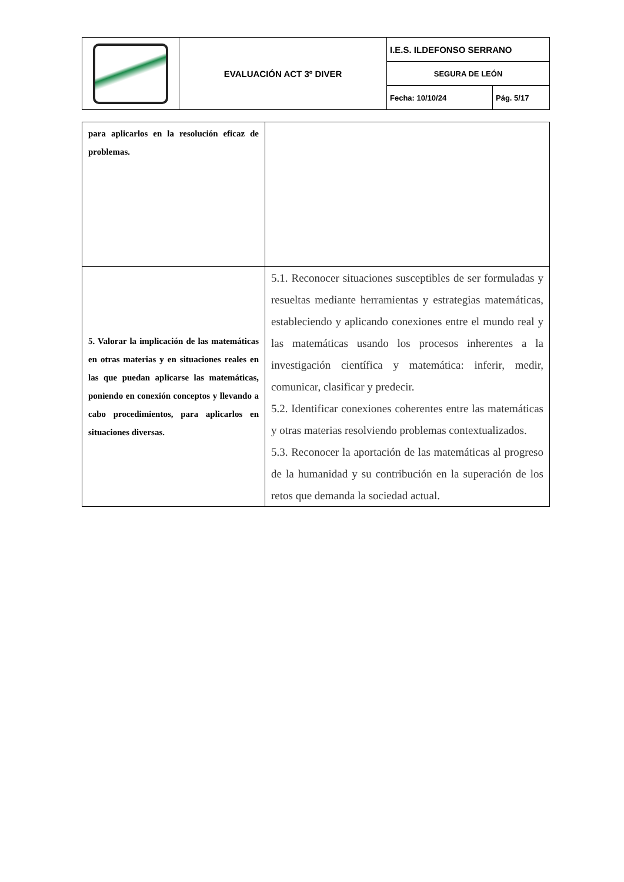| | EVALUACIÓN ACT 3º DIVER | I.E.S. ILDEFONSO SERRANO | |
| | | SEGURA DE LEÓN | |
| | | Fecha: 10/10/24 | Pág. 5/17 |
| para aplicarlos en la resolución eficaz de problemas. | |
| 5. Valorar la implicación de las matemáticas en otras materias y en situaciones reales en las que puedan aplicarse las matemáticas, poniendo en conexión conceptos y llevando a cabo procedimientos, para aplicarlos en situaciones diversas. | 5.1. Reconocer situaciones susceptibles de ser formuladas y resueltas mediante herramientas y estrategias matemáticas, estableciendo y aplicando conexiones entre el mundo real y las matemáticas usando los procesos inherentes a la investigación científica y matemática: inferir, medir, comunicar, clasificar y predecir. 5.2. Identificar conexiones coherentes entre las matemáticas y otras materias resolviendo problemas contextualizados. 5.3. Reconocer la aportación de las matemáticas al progreso de la humanidad y su contribución en la superación de los retos que demanda la sociedad actual. |